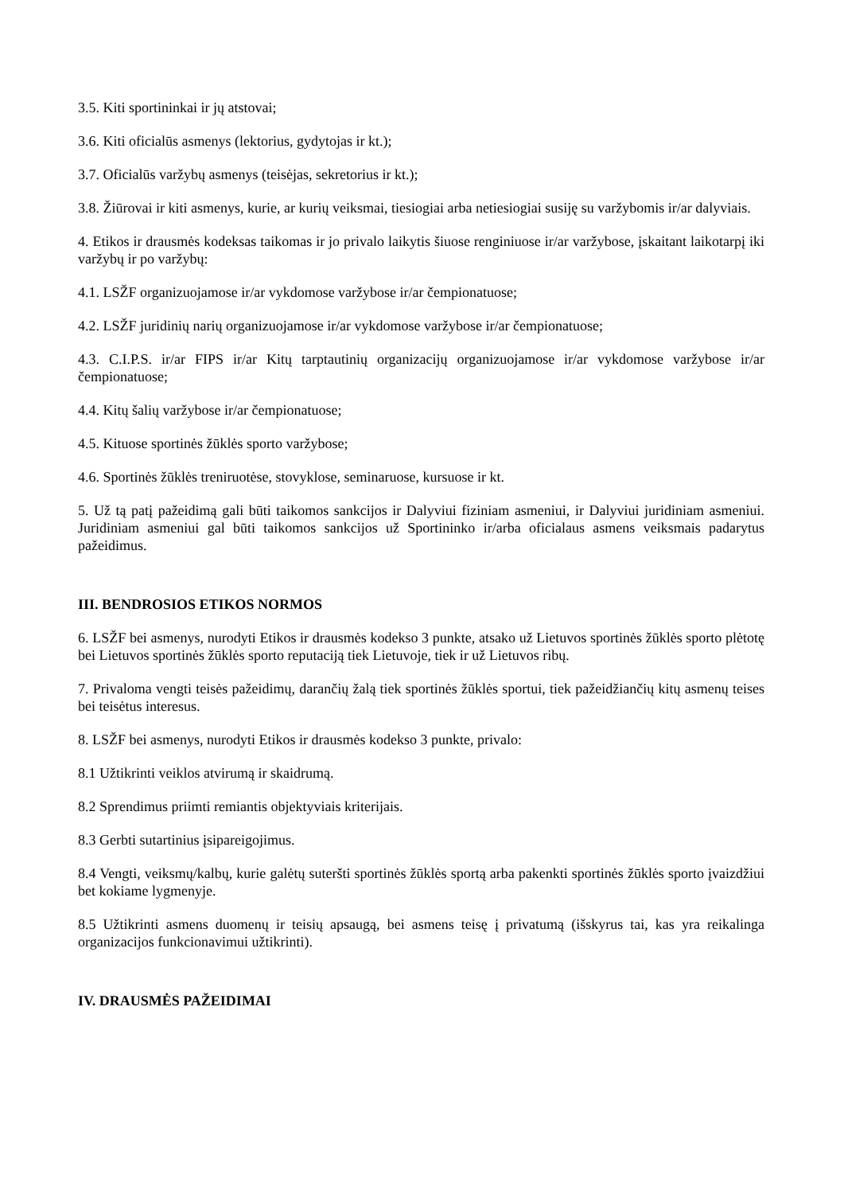3.5. Kiti sportininkai ir jų atstovai;
3.6. Kiti oficialūs asmenys (lektorius, gydytojas ir kt.);
3.7. Oficialūs varžybų asmenys (teisėjas, sekretorius ir kt.);
3.8. Žiūrovai ir kiti asmenys, kurie, ar kurių veiksmai, tiesiogiai arba netiesiogiai susiję su varžybomis ir/ar dalyviais.
4. Etikos ir drausmės kodeksas taikomas ir jo privalo laikytis šiuose renginiuose ir/ar varžybose, įskaitant laikotarpį iki varžybų ir po varžybų:
4.1. LSŽF organizuojamose ir/ar vykdomose varžybose ir/ar čempionatuose;
4.2. LSŽF juridinių narių organizuojamose ir/ar vykdomose varžybose ir/ar čempionatuose;
4.3. C.I.P.S. ir/ar FIPS ir/ar Kitų tarptautinių organizacijų organizuojamose ir/ar vykdomose varžybose ir/ar čempionatuose;
4.4. Kitų šalių varžybose ir/ar čempionatuose;
4.5. Kituose sportinės žūklės sporto varžybose;
4.6. Sportinės žūklės treniruotėse, stovyklose, seminaruose, kursuose ir kt.
5. Už tą patį pažeidimą gali būti taikomos sankcijos ir Dalyviui fiziniam asmeniui, ir Dalyviui juridiniam asmeniui. Juridiniam asmeniui gal būti taikomos sankcijos už Sportininko ir/arba oficialaus asmens veiksmais padarytus pažeidimus.
III. BENDROSIOS ETIKOS NORMOS
6. LSŽF bei asmenys, nurodyti Etikos ir drausmės kodekso 3 punkte, atsako už Lietuvos sportinės žūklės sporto plėtotę bei Lietuvos sportinės žūklės sporto reputaciją tiek Lietuvoje, tiek ir už Lietuvos ribų.
7. Privaloma vengti teisės pažeidimų, darančių žalą tiek sportinės žūklės sportui, tiek pažeidžiančių kitų asmenų teises bei teisėtus interesus.
8. LSŽF bei asmenys, nurodyti Etikos ir drausmės kodekso 3 punkte, privalo:
8.1 Užtikrinti veiklos atvirumą ir skaidrumą.
8.2 Sprendimus priimti remiantis objektyviais kriterijais.
8.3 Gerbti sutartinius įsipareigojimus.
8.4 Vengti, veiksmų/kalbų, kurie galėtų suteršti sportinės žūklės sportą arba pakenkti sportinės žūklės sporto įvaizdžiui bet kokiame lygmenyje.
8.5 Užtikrinti asmens duomenų ir teisių apsaugą, bei asmens teisę į privatumą (išskyrus tai, kas yra reikalinga organizacijos funkcionavimui užtikrinti).
IV. DRAUSMĖS PAŽEIDIMAI